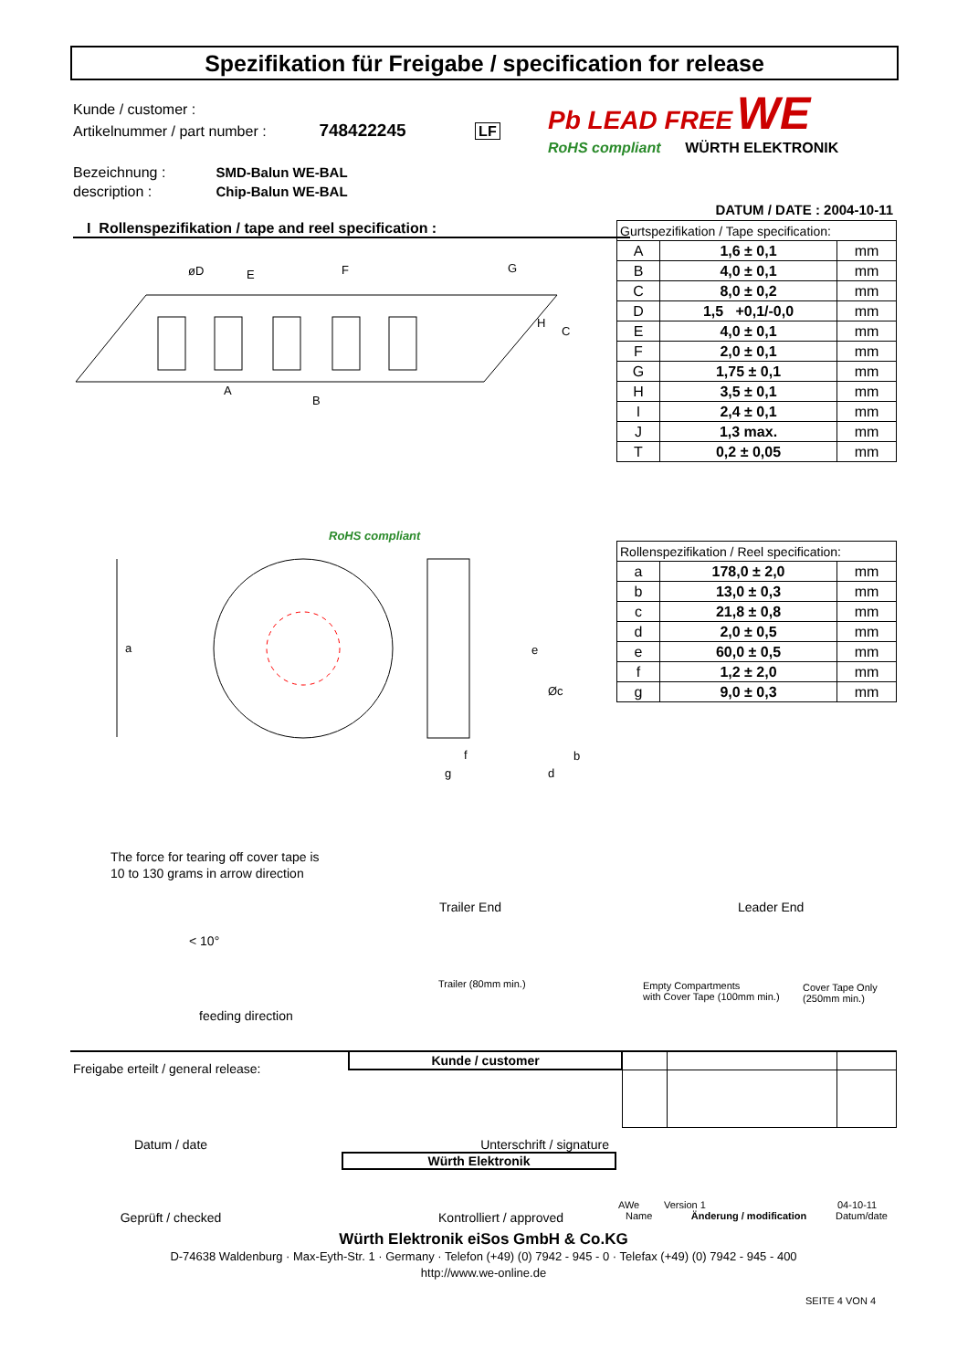Spezifikation für Freigabe / specification for release
Kunde / customer :
Artikelnummer / part number : 748422245 LF
Bezeichnung :
description :
SMD-Balun WE-BAL
Chip-Balun WE-BAL
Pb LEAD FREE WE
RoHS compliant WÜRTH ELEKTRONIK
DATUM / DATE : 2004-10-11
I Rollenspezifikation / tape and reel specification :
| Gurtspezifikation / Tape specification: | | |
| A | 1,6 ± 0,1 | mm |
| B | 4,0 ± 0,1 | mm |
| C | 8,0 ± 0,2 | mm |
| D | 1,5 +0,1/-0,0 | mm |
| E | 4,0 ± 0,1 | mm |
| F | 2,0 ± 0,1 | mm |
| G | 1,75 ± 0,1 | mm |
| H | 3,5 ± 0,1 | mm |
| I | 2,4 ± 0,1 | mm |
| J | 1,3 max. | mm |
| T | 0,2 ± 0,05 | mm |
| Rollenspezifikation / Reel specification: | | |
| a | 178,0 ± 2,0 | mm |
| b | 13,0 ± 0,3 | mm |
| c | 21,8 ± 0,8 | mm |
| d | 2,0 ± 0,5 | mm |
| e | 60,0 ± 0,5 | mm |
| f | 1,2 ± 2,0 | mm |
| g | 9,0 ± 0,3 | mm |
øD
E
F
G
H
C
A
B
a
e
Øc
b
f
g
d
RoHS compliant
The force for tearing off cover tape is
10 to 130 grams in arrow direction
< 10°
feeding direction
Trailer End Leader End
Trailer (80mm min.)
Empty Compartments
with Cover Tape (100mm min.)
Cover Tape Only
(250mm min.)
| Freigabe erteilt / general release: | Kunde / customer | | | |
Datum / date Unterschrift / signature
Würth Elektronik
AWe Version 1 04-10-11
Geprüft / checked Kontrolliert / approved
Name Änderung / modification Datum/date
Würth Elektronik eiSos GmbH & Co.KG
D-74638 Waldenburg · Max-Eyth-Str. 1 · Germany · Telefon (+49) (0) 7942 - 945 - 0 · Telefax (+49) (0) 7942 - 945 - 400
http://www.we-online.de
SEITE 4 VON 4